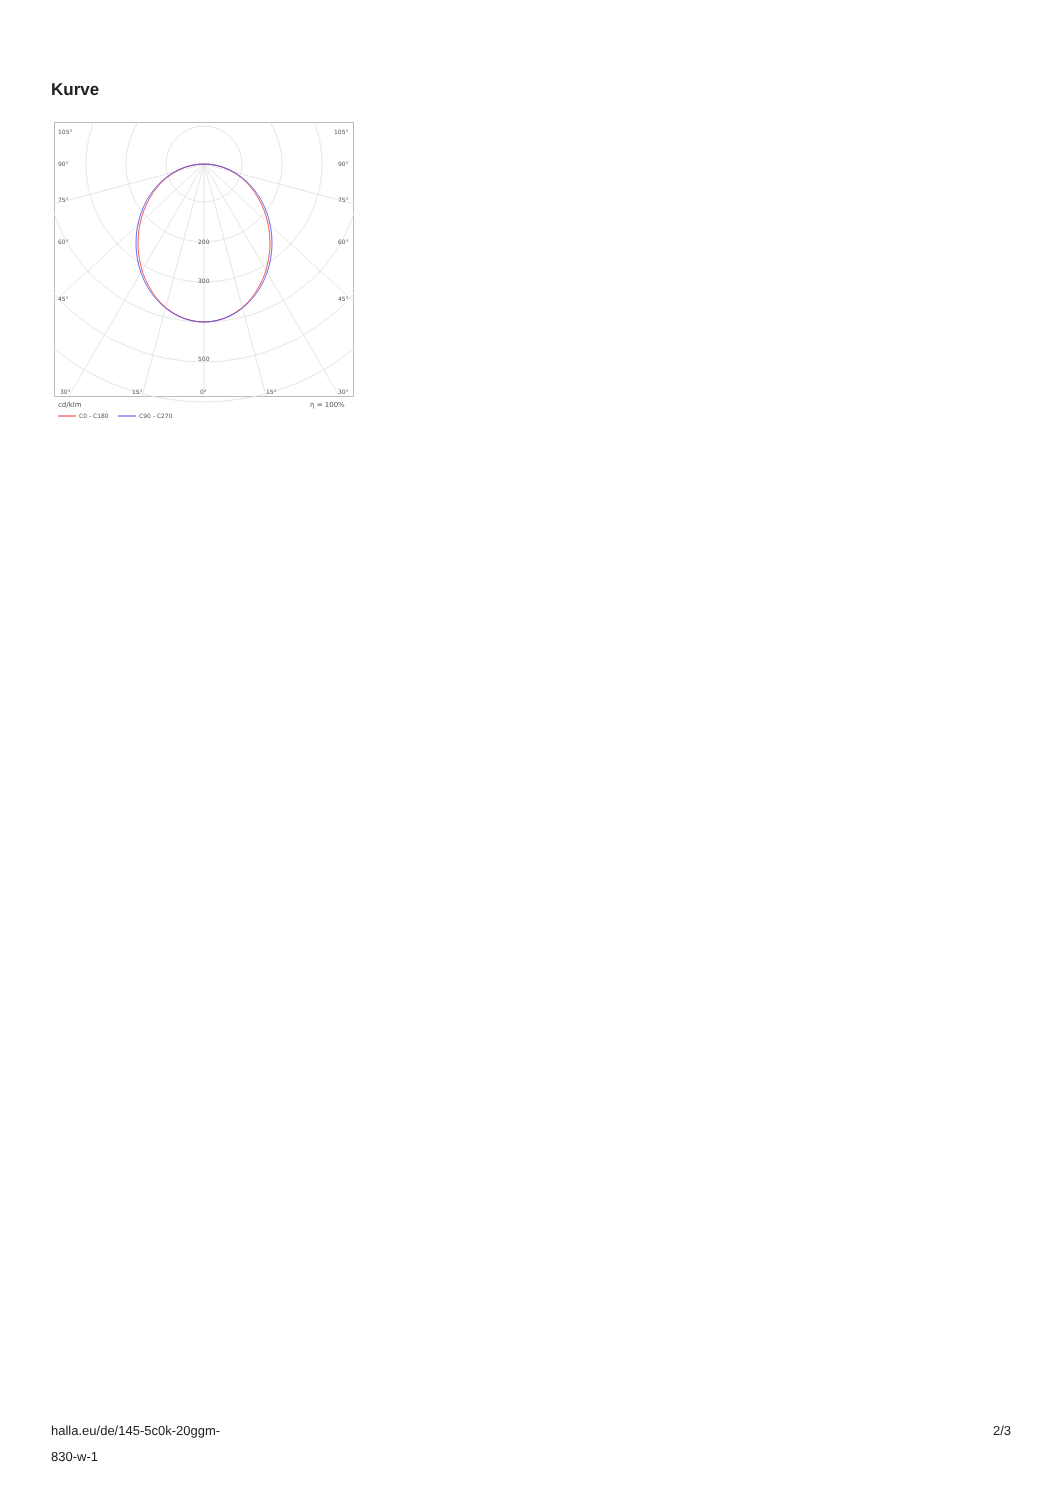Kurve
105°
105°
90°
90°
75°
75°
60°
60°
45°
45°
200
300
500
30°
15°
0°
15°
30°
cd/klm
η = 100%
C0 - C180
C90 - C270
halla.eu/de/145-5c0k-20ggm-
830-w-1
2/3